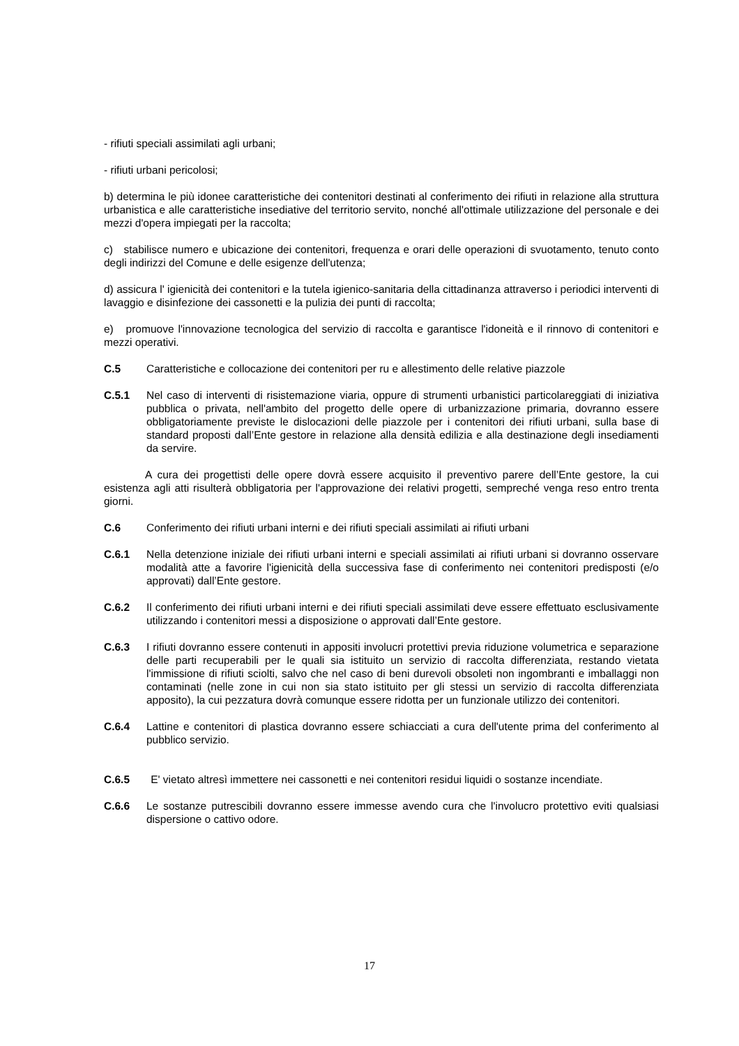- rifiuti speciali assimilati agli urbani;
- rifiuti urbani pericolosi;
b) determina le più idonee caratteristiche dei contenitori destinati al conferimento dei rifiuti in relazione alla struttura urbanistica e alle caratteristiche insediative del territorio servito, nonché all'ottimale utilizzazione del personale e dei mezzi d'opera impiegati per la raccolta;
c) stabilisce numero e ubicazione dei contenitori, frequenza e orari delle operazioni di svuotamento, tenuto conto degli indirizzi del Comune e delle esigenze dell'utenza;
d) assicura l' igienicità dei contenitori e la tutela igienico-sanitaria della cittadinanza attraverso i periodici interventi di lavaggio e disinfezione dei cassonetti e la pulizia dei punti di raccolta;
e) promuove l'innovazione tecnologica del servizio di raccolta e garantisce l'idoneità e il rinnovo di contenitori e mezzi operativi.
C.5 Caratteristiche e collocazione dei contenitori per ru e allestimento delle relative piazzole
C.5.1 Nel caso di interventi di risistemazione viaria, oppure di strumenti urbanistici particolareggiati di iniziativa pubblica o privata, nell'ambito del progetto delle opere di urbanizzazione primaria, dovranno essere obbligatoriamente previste le dislocazioni delle piazzole per i contenitori dei rifiuti urbani, sulla base di standard proposti dall’Ente gestore in relazione alla densità edilizia e alla destinazione degli insediamenti da servire.
A cura dei progettisti delle opere dovrà essere acquisito il preventivo parere dell’Ente gestore, la cui esistenza agli atti risulterà obbligatoria per l'approvazione dei relativi progetti, sempreché venga reso entro trenta giorni.
C.6 Conferimento dei rifiuti urbani interni e dei rifiuti speciali assimilati ai rifiuti urbani
C.6.1 Nella detenzione iniziale dei rifiuti urbani interni e speciali assimilati ai rifiuti urbani si dovranno osservare modalità atte a favorire l'igienicità della successiva fase di conferimento nei contenitori predisposti (e/o approvati) dall’Ente gestore.
C.6.2 Il conferimento dei rifiuti urbani interni e dei rifiuti speciali assimilati deve essere effettuato esclusivamente utilizzando i contenitori messi a disposizione o approvati dall’Ente gestore.
C.6.3 I rifiuti dovranno essere contenuti in appositi involucri protettivi previa riduzione volumetrica e separazione delle parti recuperabili per le quali sia istituito un servizio di raccolta differenziata, restando vietata l'immissione di rifiuti sciolti, salvo che nel caso di beni durevoli obsoleti non ingombranti e imballaggi non contaminati (nelle zone in cui non sia stato istituito per gli stessi un servizio di raccolta differenziata apposito), la cui pezzatura dovrà comunque essere ridotta per un funzionale utilizzo dei contenitori.
C.6.4 Lattine e contenitori di plastica dovranno essere schiacciati a cura dell'utente prima del conferimento al pubblico servizio.
C.6.5 E' vietato altresì immettere nei cassonetti e nei contenitori residui liquidi o sostanze incendiate.
C.6.6 Le sostanze putrescibili dovranno essere immesse avendo cura che l'involucro protettivo eviti qualsiasi dispersione o cattivo odore.
17